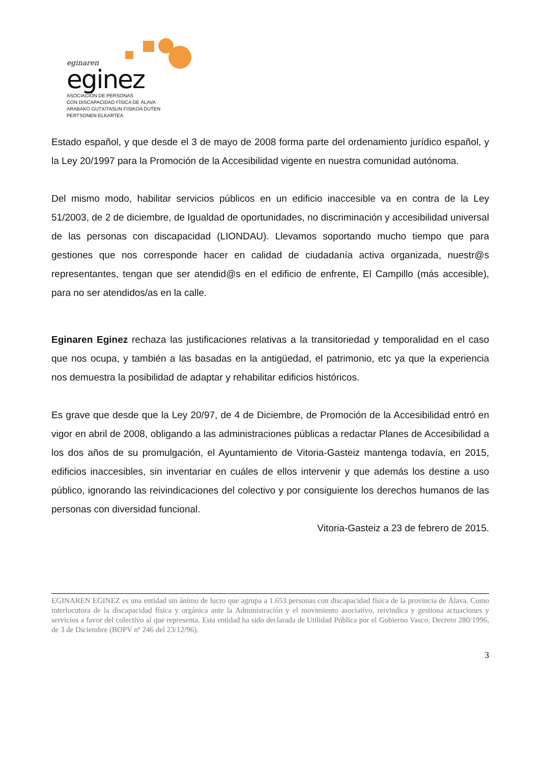eginaren
eginez
ASOCIACIÓN DE PERSONAS
CON DISCAPACIDAD FÍSICA DE ÁLAVA
ARABAKO GUTXITASUN FISIKOA DUTEN
PERTSONEN ELKARTEA
Estado español, y que desde el 3 de mayo de 2008 forma parte del ordenamiento jurídico español, y la Ley 20/1997 para la Promoción de la Accesibilidad vigente en nuestra comunidad autónoma.
Del mismo modo, habilitar servicios públicos en un edificio inaccesible va en contra de la Ley 51/2003, de 2 de diciembre, de Igualdad de oportunidades, no discriminación y accesibilidad universal de las personas con discapacidad (LIONDAU). Llevamos soportando mucho tiempo que para gestiones que nos corresponde hacer en calidad de ciudadanía activa organizada, nuestr@s representantes, tengan que ser atendid@s en el edificio de enfrente, El Campillo (más accesible), para no ser atendidos/as en la calle.
Eginaren Eginez rechaza las justificaciones relativas a la transitoriedad y temporalidad en el caso que nos ocupa, y también a las basadas en la antigüedad, el patrimonio, etc ya que la experiencia nos demuestra la posibilidad de adaptar y rehabilitar edificios históricos.
Es grave que desde que la Ley 20/97, de 4 de Diciembre, de Promoción de la Accesibilidad entró en vigor en abril de 2008, obligando a las administraciones públicas a redactar Planes de Accesibilidad a los dos años de su promulgación, el Ayuntamiento de Vitoria-Gasteiz mantenga todavía, en 2015, edificios inaccesibles, sin inventariar en cuáles de ellos intervenir y que además los destine a uso público, ignorando las reivindicaciones del colectivo y por consiguiente los derechos humanos de las personas con diversidad funcional.
Vitoria-Gasteiz a 23 de febrero de 2015.
EGINAREN EGINEZ es una entidad sin ánimo de lucro que agrupa a 1.653 personas con discapacidad física de la provincia de Álava. Como interlocutora de la discapacidad física y orgánica ante la Administración y el movimiento asociativo, reivindica y gestiona actuaciones y servicios a favor del colectivo al que representa. Esta entidad ha sido declarada de Utilidad Pública por el Gobierno Vasco, Decreto 280/1996, de 3 de Diciembre (BOPV nº 246 del 23/12/96).
3